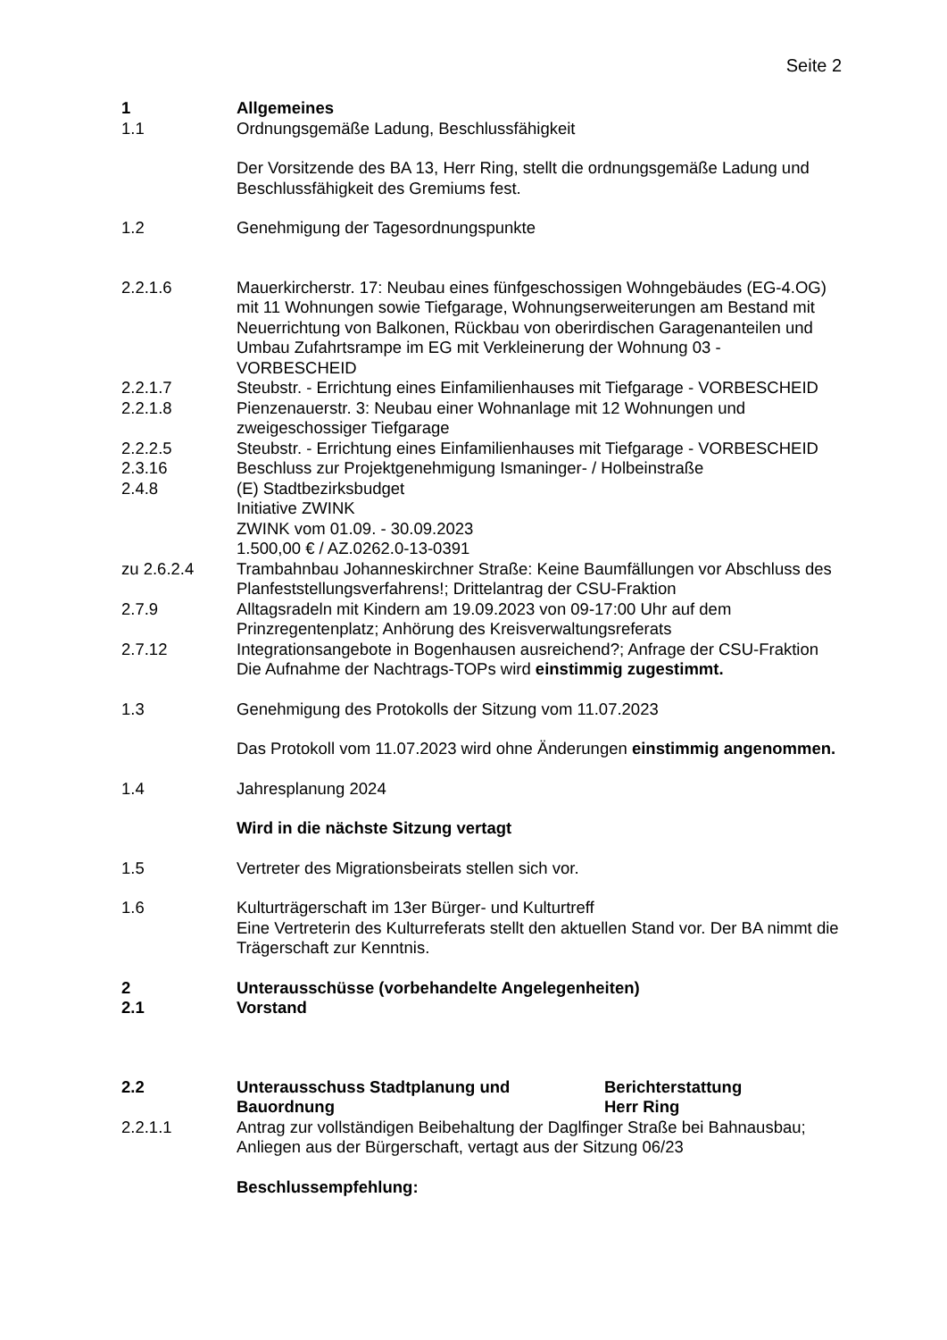Seite 2
1 Allgemeines
1.1 Ordnungsgemäße Ladung, Beschlussfähigkeit
Der Vorsitzende des BA 13, Herr Ring, stellt die ordnungsgemäße Ladung und Beschlussfähigkeit des Gremiums fest.
1.2 Genehmigung der Tagesordnungspunkte
2.2.1.6 Mauerkircherstr. 17: Neubau eines fünfgeschossigen Wohngebäudes (EG-4.OG) mit 11 Wohnungen sowie Tiefgarage, Wohnungserweiterungen am Bestand mit Neuerrichtung von Balkonen, Rückbau von oberirdischen Garagenanteilen und Umbau Zufahrtsrampe im EG mit Verkleinerung der Wohnung 03 - VORBESCHEID
2.2.1.7 Steubstr. - Errichtung eines Einfamilienhauses mit Tiefgarage - VORBESCHEID
2.2.1.8 Pienzenauerstr. 3: Neubau einer Wohnanlage mit 12 Wohnungen und zweigeschossiger Tiefgarage
2.2.2.5 Steubstr. - Errichtung eines Einfamilienhauses mit Tiefgarage - VORBESCHEID
2.3.16 Beschluss zur Projektgenehmigung Ismaninger- / Holbeinstraße
2.4.8 (E) Stadtbezirksbudget
Initiative ZWINK
ZWINK vom 01.09. - 30.09.2023
1.500,00 € / AZ.0262.0-13-0391
zu 2.6.2.4 Trambahnbau Johanneskirchner Straße: Keine Baumfällungen vor Abschluss des Planfeststellungsverfahrens!; Drittelantrag der CSU-Fraktion
2.7.9 Alltagsradeln mit Kindern am 19.09.2023 von 09-17:00 Uhr auf dem Prinzregentenplatz; Anhörung des Kreisverwaltungsreferats
2.7.12 Integrationsangebote in Bogenhausen ausreichend?; Anfrage der CSU-Fraktion
Die Aufnahme der Nachtrags-TOPs wird einstimmig zugestimmt.
1.3 Genehmigung des Protokolls der Sitzung vom 11.07.2023
Das Protokoll vom 11.07.2023 wird ohne Änderungen einstimmig angenommen.
1.4 Jahresplanung 2024
Wird in die nächste Sitzung vertagt
1.5 Vertreter des Migrationsbeirats stellen sich vor.
1.6 Kulturträgerschaft im 13er Bürger- und Kulturtreff
Eine Vertreterin des Kulturreferats stellt den aktuellen Stand vor. Der BA nimmt die Trägerschaft zur Kenntnis.
2 Unterausschüsse (vorbehandelte Angelegenheiten)
2.1 Vorstand
2.2 Unterausschuss Stadtplanung und Bauordnung
Berichterstattung
Herr Ring
2.2.1.1 Antrag zur vollständigen Beibehaltung der Daglfinger Straße bei Bahnausbau; Anliegen aus der Bürgerschaft, vertagt aus der Sitzung 06/23
Beschlussempfehlung: